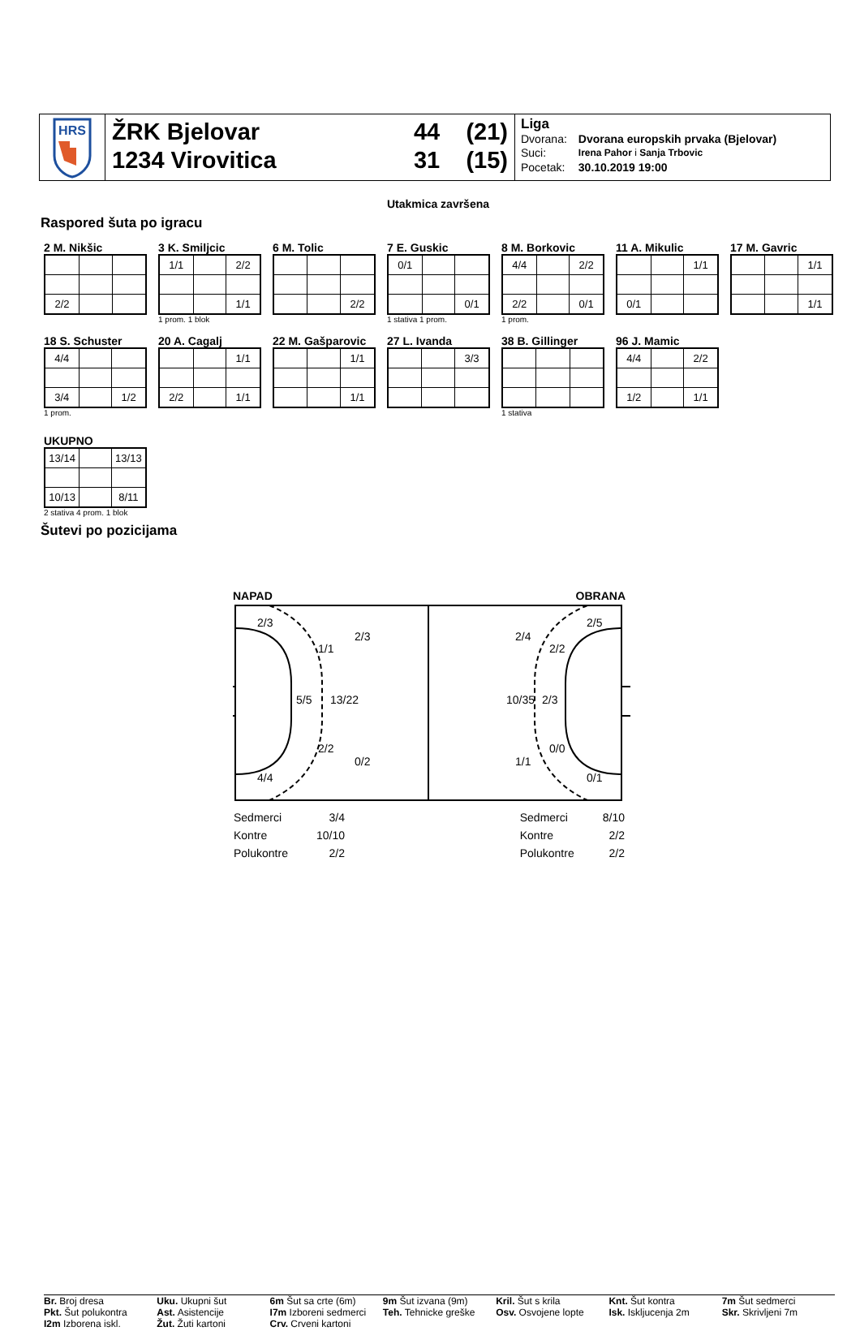HRS
ŽRK Bjelovar
1234 Virovitica
44 (21)
31 (15)
Liga
| Dvorana: | Dvorana europskih prvaka (Bjelovar) |
| Suci: | Irena Pahor i Sanja Trbovic |
| Pocetak: | 30.10.2019 19:00 |
Utakmica završena
Raspored šuta po igracu
2 M. Nikšic
| 2/2 | | |
3 K. Smiljcic
| 1/1 | | 2/2 |
| | | 1/1 |
1 prom. 1 blok
6 M. Tolic
| | | 2/2 |
7 E. Guskic
| 0/1 | | |
| | | 0/1 |
1 stativa 1 prom.
8 M. Borkovic
| 4/4 | | 2/2 |
| 2/2 | | 0/1 |
1 prom.
11 A. Mikulic
| | | 1/1 |
| 0/1 | | |
17 M. Gavric
| | | 1/1 |
| | | 1/1 |
18 S. Schuster
| 4/4 | | |
| 3/4 | | 1/2 |
1 prom.
20 A. Cagalj
| | | 1/1 |
| 2/2 | | 1/1 |
22 M. Gašparovic
| | | 1/1 |
| | | 1/1 |
27 L. Ivanda
| | | 3/3 |
38 B. Gillinger
1 stativa
96 J. Mamic
| 4/4 | | 2/2 |
| 1/2 | | 1/1 |
UKUPNO
| 13/14 | | 13/13 |
| 10/13 | | 8/11 |
2 stativa 4 prom. 1 blok
Šutevi po pozicijama
NAPAD OBRANA
2/3
1/1
2/3
5/5
13/22
2/2
0/2
4/4
2/5
2/4
2/2
10/35
2/3
0/0
1/1
0/1
| Sedmerci | 3/4 |
| Kontre | 10/10 |
| Polukontre | 2/2 |
| Sedmerci | 8/10 |
| Kontre | 2/2 |
| Polukontre | 2/2 |
Br. Broj dresa
Pkt. Šut polukontra
I2m Izborena iskl.
Uku. Ukupni šut
Ast. Asistencije
Žut. Žuti kartoni
6m Šut sa crte (6m)
I7m Izboreni sedmerci
Crv. Crveni kartoni
9m Šut izvana (9m)
Teh. Tehnicke greške
Kril. Šut s krila
Osv. Osvojene lopte
Knt. Šut kontra
Isk. Iskljucenja 2m
7m Šut sedmerci
Skr. Skrivljeni 7m